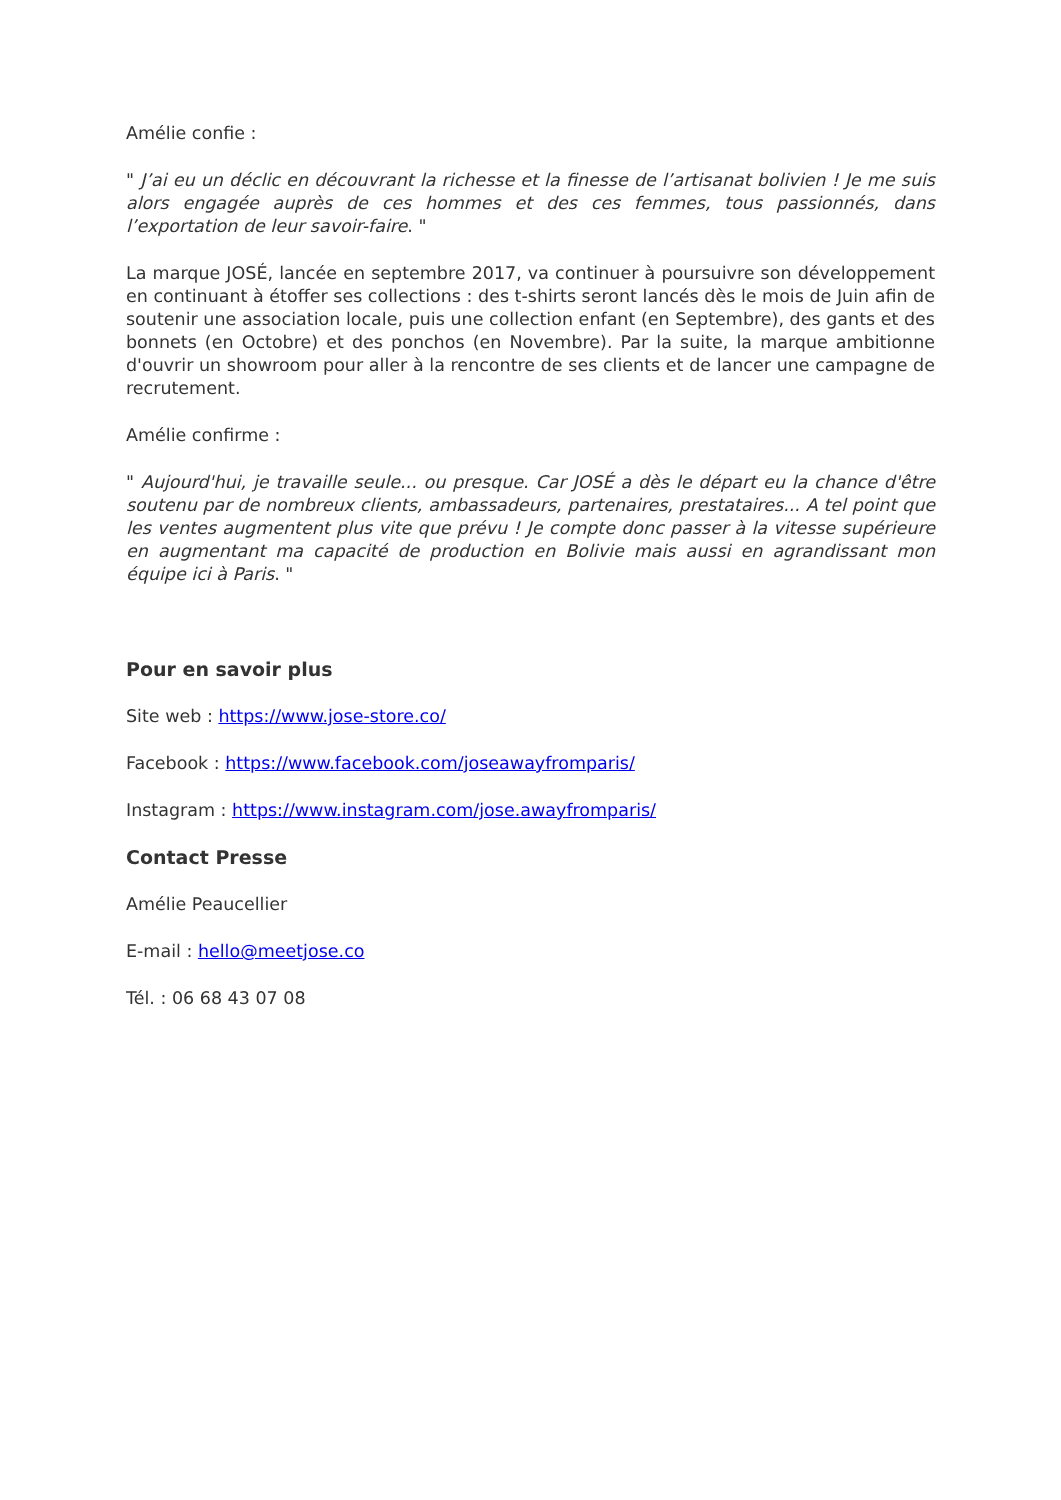Amélie confie :
" J’ai eu un déclic en découvrant la richesse et la finesse de l’artisanat bolivien ! Je me suis alors engagée auprès de ces hommes et des ces femmes, tous passionnés, dans l’exportation de leur savoir-faire. "
La marque JOSÉ, lancée en septembre 2017, va continuer à poursuivre son développement en continuant à étoffer ses collections : des t-shirts seront lancés dès le mois de Juin afin de soutenir une association locale, puis une collection enfant (en Septembre), des gants et des bonnets (en Octobre) et des ponchos (en Novembre). Par la suite, la marque ambitionne d'ouvrir un showroom pour aller à la rencontre de ses clients et de lancer une campagne de recrutement.
Amélie confirme :
" Aujourd'hui, je travaille seule... ou presque. Car JOSÉ a dès le départ eu la chance d'être soutenu par de nombreux clients, ambassadeurs, partenaires, prestataires... A tel point que les ventes augmentent plus vite que prévu ! Je compte donc passer à la vitesse supérieure en augmentant ma capacité de production en Bolivie mais aussi en agrandissant mon équipe ici à Paris. "
Pour en savoir plus
Site web : https://www.jose-store.co/
Facebook : https://www.facebook.com/joseawayfromparis/
Instagram : https://www.instagram.com/jose.awayfromparis/
Contact Presse
Amélie Peaucellier
E-mail : hello@meetjose.co
Tél. : 06 68 43 07 08